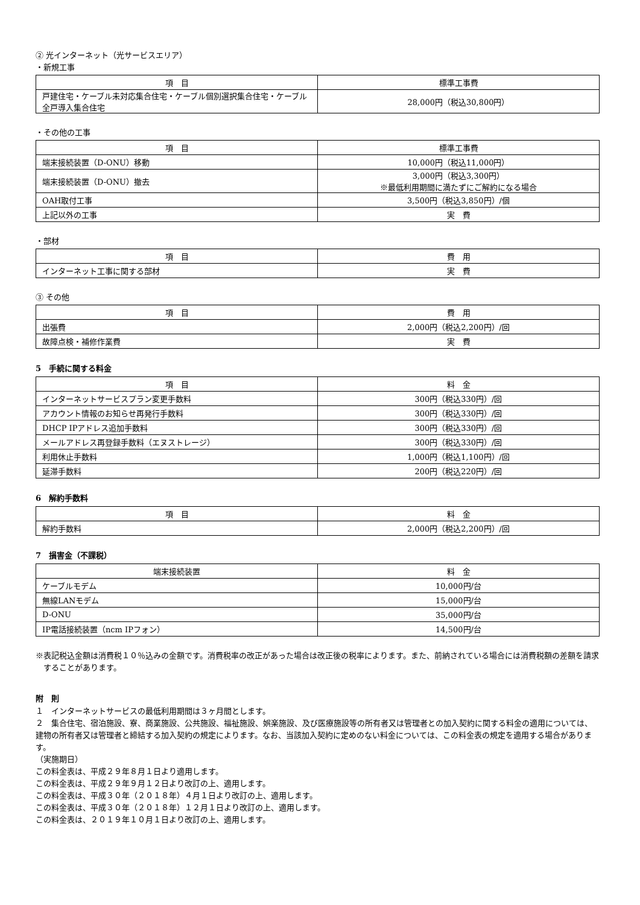② 光インターネット（光サービスエリア）
・新規工事
| 項 目 | 標準工事費 |
| --- | --- |
| 戸建住宅・ケーブル未対応集合住宅・ケーブル個別選択集合住宅・ケーブル全戸導入集合住宅 | 28,000円（税込30,800円） |
・その他の工事
| 項 目 | 標準工事費 |
| --- | --- |
| 端末接続装置（D-ONU）移動 | 10,000円（税込11,000円） |
| 端末接続装置（D-ONU）撤去 | 3,000円（税込3,300円） ※最低利用期間に満たずにご解約になる場合 |
| OAH取付工事 | 3,500円（税込3,850円）/個 |
| 上記以外の工事 | 実 費 |
・部材
| 項 目 | 費 用 |
| --- | --- |
| インターネット工事に関する部材 | 実 費 |
③ その他
| 項 目 | 費 用 |
| --- | --- |
| 出張費 | 2,000円（税込2,200円）/回 |
| 故障点検・補修作業費 | 実 費 |
5　手続に関する料金
| 項 目 | 料 金 |
| --- | --- |
| インターネットサービスプラン変更手数料 | 300円（税込330円）/回 |
| アカウント情報のお知らせ再発行手数料 | 300円（税込330円）/回 |
| DHCP IPアドレス追加手数料 | 300円（税込330円）/回 |
| メールアドレス再登録手数料（エヌストレージ） | 300円（税込330円）/回 |
| 利用休止手数料 | 1,000円（税込1,100円）/回 |
| 延滞手数料 | 200円（税込220円）/回 |
6　解約手数料
| 項 目 | 料 金 |
| --- | --- |
| 解約手数料 | 2,000円（税込2,200円）/回 |
7　損害金（不課税）
| 端末接続装置 | 料 金 |
| --- | --- |
| ケーブルモデム | 10,000円/台 |
| 無線LANモデム | 15,000円/台 |
| D-ONU | 35,000円/台 |
| IP電話接続装置（ncm IPフォン） | 14,500円/台 |
※表記税込金額は消費税１０％込みの金額です。消費税率の改正があった場合は改正後の税率によります。また、前納されている場合には消費税額の差額を請求することがあります。
附　則
１　インターネットサービスの最低利用期間は３ヶ月間とします。
２　集合住宅、宿泊施設、寮、商業施設、公共施設、福祉施設、娯楽施設、及び医療施設等の所有者又は管理者との加入契約に関する料金の適用については、建物の所有者又は管理者と締結する加入契約の規定によります。なお、当該加入契約に定めのない料金については、この料金表の規定を適用する場合があります。
（実施期日）
この料金表は、平成２９年８月１日より適用します。
この料金表は、平成２９年９月１２日より改訂の上、適用します。
この料金表は、平成３０年（２０１８年）４月１日より改訂の上、適用します。
この料金表は、平成３０年（２０１８年）１２月１日より改訂の上、適用します。
この料金表は、２０１９年１０月１日より改訂の上、適用します。